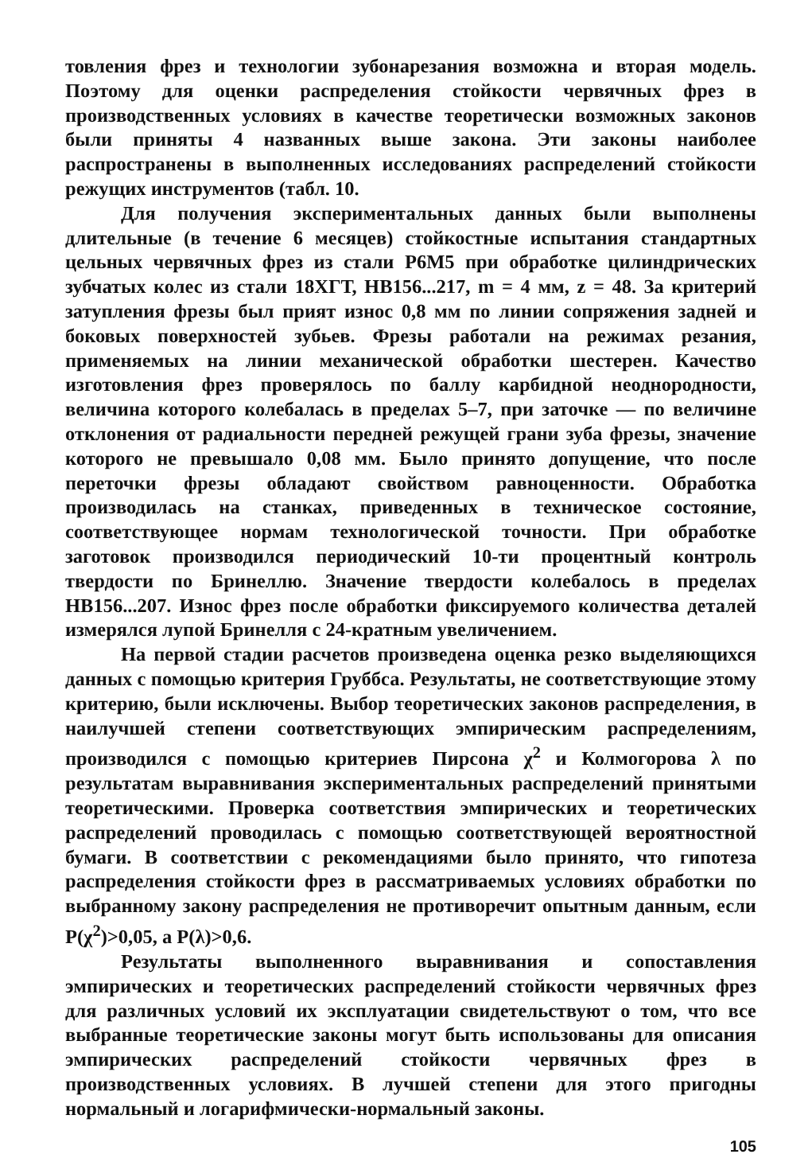товления фрез и технологии зубонарезания возможна и вторая модель. Поэтому для оценки распределения стойкости червячных фрез в производственных условиях в качестве теоретически возможных законов были приняты 4 названных выше закона. Эти законы наиболее распространены в выполненных исследованиях распределений стойкости режущих инструментов (табл. 10.
Для получения экспериментальных данных были выполнены длительные (в течение 6 месяцев) стойкостные испытания стандартных цельных червячных фрез из стали Р6М5 при обработке цилиндрических зубчатых колес из стали 18ХГТ, НВ156...217, m = 4 мм, z = 48. За критерий затупления фрезы был прият износ 0,8 мм по линии сопряжения задней и боковых поверхностей зубьев. Фрезы работали на режимах резания, применяемых на линии механической обработки шестерен. Качество изготовления фрез проверялось по баллу карбидной неоднородности, величина которого колебалась в пределах 5–7, при заточке — по величине отклонения от радиальности передней режущей грани зуба фрезы, значение которого не превышало 0,08 мм. Было принято допущение, что после переточки фрезы обладают свойством равноценности. Обработка производилась на станках, приведенных в техническое состояние, соответствующее нормам технологической точности. При обработке заготовок производился периодический 10-ти процентный контроль твердости по Бринеллю. Значение твердости колебалось в пределах НВ156...207. Износ фрез после обработки фиксируемого количества деталей измерялся лупой Бринелля с 24-кратным увеличением.
На первой стадии расчетов произведена оценка резко выделяющихся данных с помощью критерия Груббса. Результаты, не соответствующие этому критерию, были исключены. Выбор теоретических законов распределения, в наилучшей степени соответствующих эмпирическим распределениям, производился с помощью критериев Пирсона χ<sup>2</sup> и Колмогорова λ по результатам выравнивания экспериментальных распределений принятыми теоретическими. Проверка соответствия эмпирических и теоретических распределений проводилась с помощью соответствующей вероятностной бумаги. В соответствии с рекомендациями было принято, что гипотеза распределения стойкости фрез в рассматриваемых условиях обработки по выбранному закону распределения не противоречит опытным данным, если P(χ<sup>2</sup>)>0,05, а P(λ)>0,6.
Результаты выполненного выравнивания и сопоставления эмпирических и теоретических распределений стойкости червячных фрез для различных условий их эксплуатации свидетельствуют о том, что все выбранные теоретические законы могут быть использованы для описания эмпирических распределений стойкости червячных фрез в производственных условиях. В лучшей степени для этого пригодны нормальный и логарифмически-нормальный законы.
105